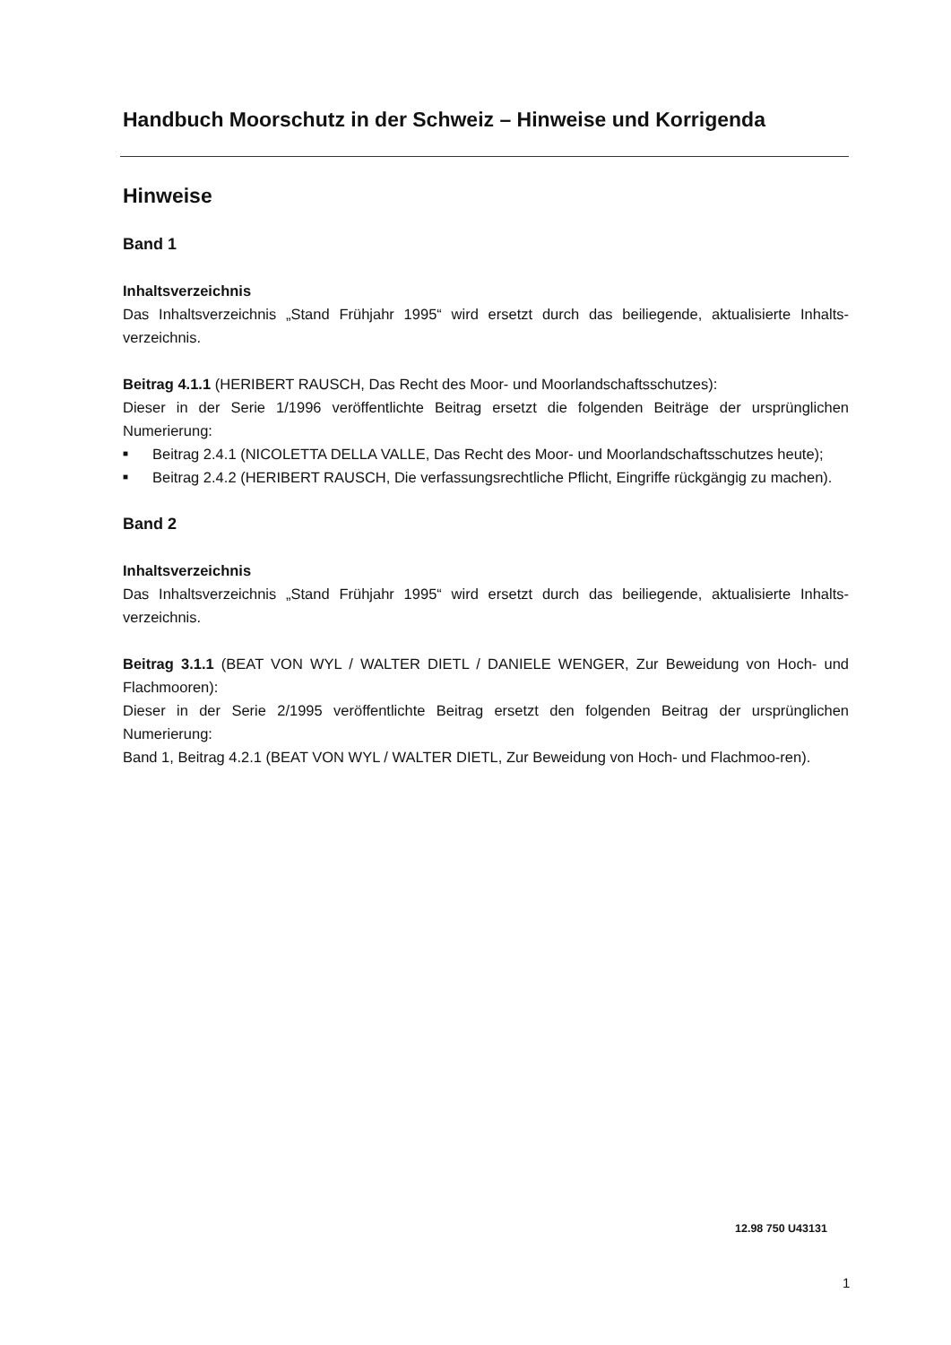Handbuch Moorschutz in der Schweiz – Hinweise und Korrigenda
Hinweise
Band 1
Inhaltsverzeichnis
Das Inhaltsverzeichnis „Stand Frühjahr 1995“ wird ersetzt durch das beiliegende, aktualisierte Inhalts-verzeichnis.
Beitrag 4.1.1 (HERIBERT RAUSCH, Das Recht des Moor- und Moorlandschaftsschutzes):
Dieser in der Serie 1/1996 veröffentlichte Beitrag ersetzt die folgenden Beiträge der ursprünglichen Numerierung:
■ Beitrag 2.4.1 (NICOLETTA DELLA VALLE, Das Recht des Moor- und Moorlandschaftsschutzes heute);
■ Beitrag 2.4.2 (HERIBERT RAUSCH, Die verfassungsrechtliche Pflicht, Eingriffe rückgängig zu machen).
Band 2
Inhaltsverzeichnis
Das Inhaltsverzeichnis „Stand Frühjahr 1995“ wird ersetzt durch das beiliegende, aktualisierte Inhalts-verzeichnis.
Beitrag 3.1.1 (BEAT VON WYL / WALTER DIETL / DANIELE WENGER, Zur Beweidung von Hoch- und Flachmooren):
Dieser in der Serie 2/1995 veröffentlichte Beitrag ersetzt den folgenden Beitrag der ursprünglichen Numerierung:
Band 1, Beitrag 4.2.1 (BEAT VON WYL / WALTER DIETL, Zur Beweidung von Hoch- und Flachmoo-ren).
12.98 750 U43131
1